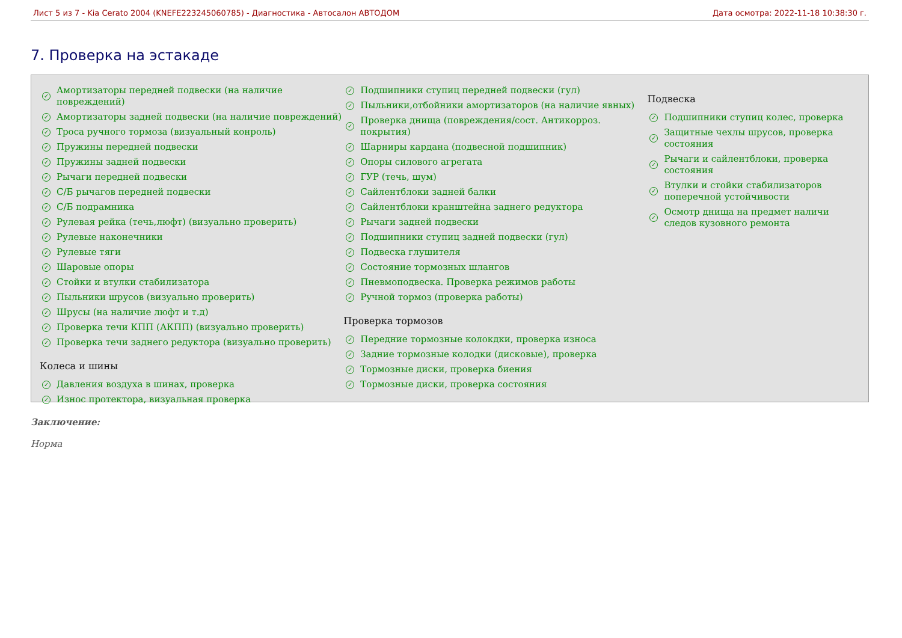Лист 5 из 7 - Kia Cerato 2004 (KNEFE223245060785) - Диагностика - Автосалон АВТОДОМ Дата осмотра: 2022-11-18 10:38:30 г.
7. Проверка на эстакаде
✓ Амортизаторы передней подвески (на наличие повреждений)
✓ Амортизаторы задней подвески (на наличие повреждений)
✓ Троса ручного тормоза (визуальный конроль)
✓ Пружины передней подвески
✓ Пружины задней подвески
✓ Рычаги передней подвески
✓ С/Б рычагов передней подвески
✓ С/Б подрамника
✓ Рулевая рейка (течь,люфт) (визуально проверить)
✓ Рулевые наконечники
✓ Рулевые тяги
✓ Шаровые опоры
✓ Стойки и втулки стабилизатора
✓ Пыльники шрусов (визуально проверить)
✓ Шрусы (на наличие люфт и т.д)
✓ Проверка течи КПП (АКПП) (визуально проверить)
✓ Проверка течи заднего редуктора (визуально проверить)
Колеса и шины
✓ Давления воздуха в шинах, проверка
✓ Износ протектора, визуальная проверка
✓ Подшипники ступиц передней подвески (гул)
✓ Пыльники,отбойники амортизаторов (на наличие явных)
✓ Проверка днища (повреждения/сост. Антикорроз. покрытия)
✓ Шарниры кардана (подвесной подшипник)
✓ Опоры силового агрегата
✓ ГУР (течь, шум)
✓ Сайлентблоки задней балки
✓ Сайлентблоки кранштейна заднего редуктора
✓ Рычаги задней подвески
✓ Подшипники ступиц задней подвески (гул)
✓ Подвеска глушителя
✓ Состояние тормозных шлангов
✓ Пневмоподвеска. Проверка режимов работы
✓ Ручной тормоз (проверка работы)
Проверка тормозов
✓ Передние тормозные колокдки, проверка износа
✓ Задние тормозные колодки (дисковые), проверка
✓ Тормозные диски, проверка биения
✓ Тормозные диски, проверка состояния
Подвеска
✓ Подшипники ступиц колес, проверка
✓ Защитные чехлы шрусов, проверка состояния
✓ Рычаги и сайлентблоки, проверка состояния
✓ Втулки и стойки стабилизаторов поперечной устойчивости
✓ Осмотр днища на предмет наличи следов кузовного ремонта
Заключение:
Норма